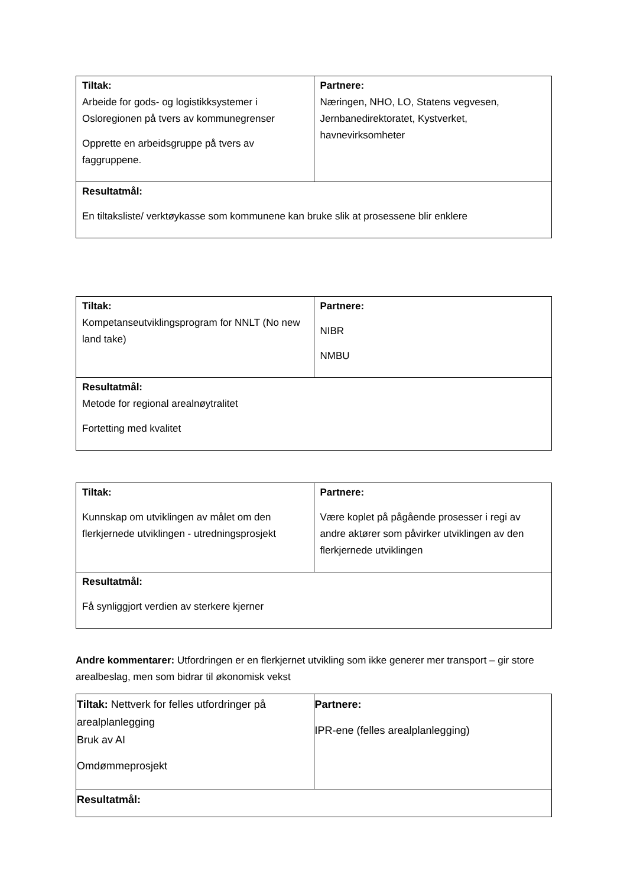| Tiltak: Arbeide for gods- og logistikksystemer i Osloregionen på tvers av kommunegrenser Opprette en arbeidsgruppe på tvers av faggruppene. | Partnere: Næringen, NHO, LO, Statens vegvesen, Jernbanedirektoratet, Kystverket, havnevirksomheter |
| Resultatmål: En tiltaksliste/ verktøykasse som kommunene kan bruke slik at prosessene blir enklere | |
| Tiltak: Kompetanseutviklingsprogram for NNLT (No new land take) | Partnere: NIBR NMBU |
| Resultatmål: Metode for regional arealnøytralitet Fortetting med kvalitet | |
| Tiltak: Kunnskap om utviklingen av målet om den flerkjernede utviklingen - utredningsprosjekt | Partnere: Være koplet på pågående prosesser i regi av andre aktører som påvirker utviklingen av den flerkjernede utviklingen |
| Resultatmål: Få synliggjort verdien av sterkere kjerner | |
Andre kommentarer: Utfordringen er en flerkjernet utvikling som ikke generer mer transport – gir store arealbeslag, men som bidrar til økonomisk vekst
| Tiltak: Nettverk for felles utfordringer på arealplanlegging Bruk av AI Omdømmeprosjekt | Partnere: IPR-ene (felles arealplanlegging) |
| Resultatmål: | |